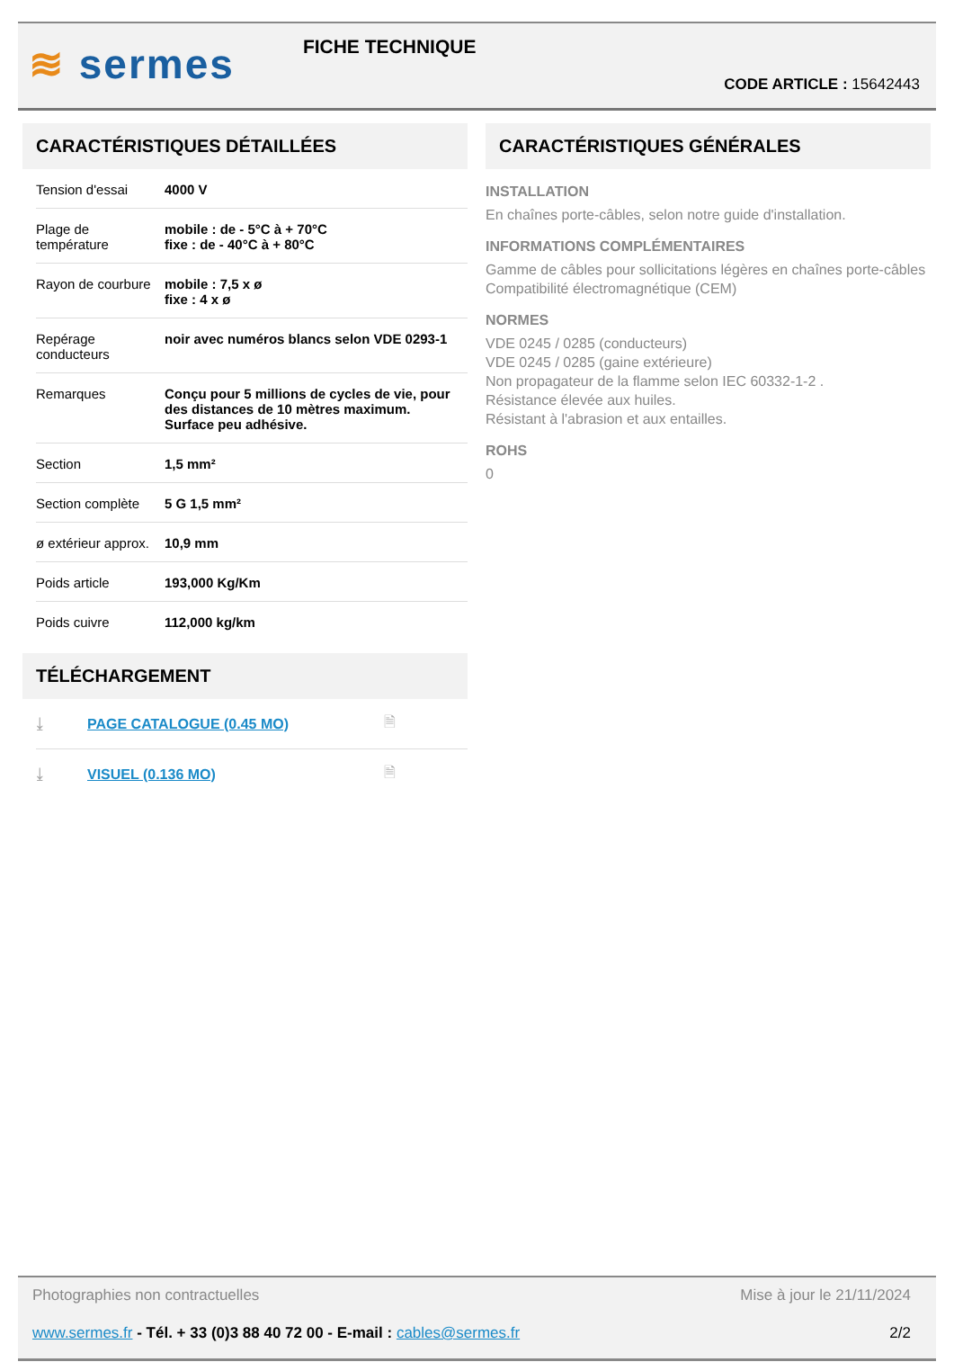≋ sermes
FICHE TECHNIQUE
CODE ARTICLE : 15642443
CARACTÉRISTIQUES DÉTAILLÉES
| Tension d'essai | 4000 V |
| Plage de température | mobile : de - 5°C à + 70°C fixe : de - 40°C à + 80°C |
| Rayon de courbure | mobile : 7,5 x ø fixe : 4 x ø |
| Repérage conducteurs | noir avec numéros blancs selon VDE 0293-1 |
| Remarques | Conçu pour 5 millions de cycles de vie, pour des distances de 10 mètres maximum. Surface peu adhésive. |
| Section | 1,5 mm² |
| Section complète | 5 G 1,5 mm² |
| ø extérieur approx. | 10,9 mm |
| Poids article | 193,000 Kg/Km |
| Poids cuivre | 112,000 kg/km |
TÉLÉCHARGEMENT
⤓ PAGE CATALOGUE (0.45 MO) 🗎
⤓ VISUEL (0.136 MO) 🗎
CARACTÉRISTIQUES GÉNÉRALES
INSTALLATION
En chaînes porte-câbles, selon notre guide d'installation.
INFORMATIONS COMPLÉMENTAIRES
Gamme de câbles pour sollicitations légères en chaînes porte-câbles
Compatibilité électromagnétique (CEM)
NORMES
VDE 0245 / 0285 (conducteurs)
VDE 0245 / 0285 (gaine extérieure)
Non propagateur de la flamme selon IEC 60332-1-2 .
Résistance élevée aux huiles.
Résistant à l'abrasion et aux entailles.
ROHS
0
Photographies non contractuelles Mise à jour le 21/11/2024
www.sermes.fr - Tél. + 33 (0)3 88 40 72 00 - E-mail : cables@sermes.fr 2/2